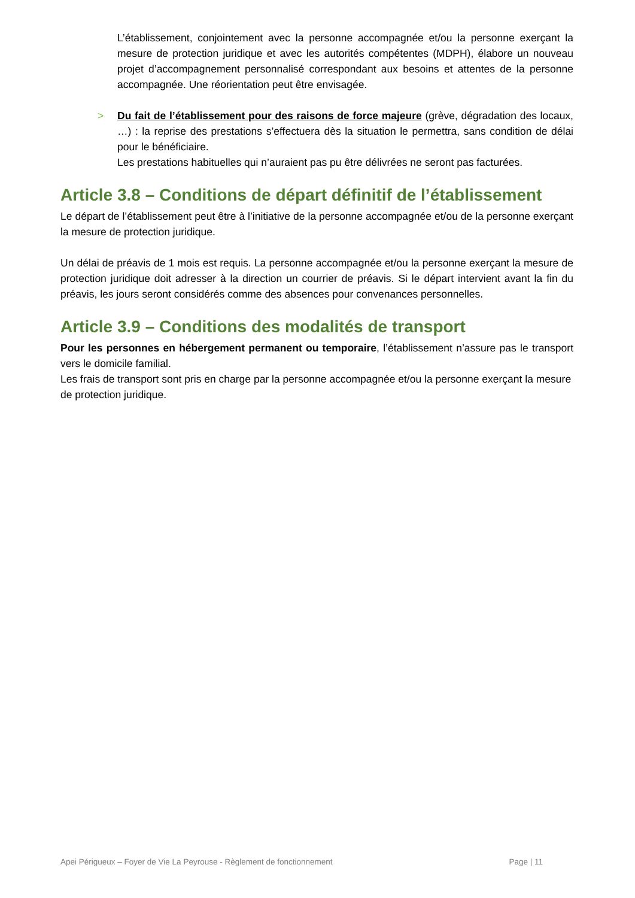L’établissement, conjointement avec la personne accompagnée et/ou la personne exerçant la mesure de protection juridique et avec les autorités compétentes (MDPH), élabore un nouveau projet d’accompagnement personnalisé correspondant aux besoins et attentes de la personne accompagnée. Une réorientation peut être envisagée.
> Du fait de l’établissement pour des raisons de force majeure (grève, dégradation des locaux, …) : la reprise des prestations s’effectuera dès la situation le permettra, sans condition de délai pour le bénéficiaire.
Les prestations habituelles qui n’auraient pas pu être délivrées ne seront pas facturées.
Article 3.8 – Conditions de départ définitif de l’établissement
Le départ de l’établissement peut être à l’initiative de la personne accompagnée et/ou de la personne exerçant la mesure de protection juridique.
Un délai de préavis de 1 mois est requis. La personne accompagnée et/ou la personne exerçant la mesure de protection juridique doit adresser à la direction un courrier de préavis. Si le départ intervient avant la fin du préavis, les jours seront considérés comme des absences pour convenances personnelles.
Article 3.9 – Conditions des modalités de transport
Pour les personnes en hébergement permanent ou temporaire, l’établissement n’assure pas le transport vers le domicile familial.
Les frais de transport sont pris en charge par la personne accompagnée et/ou la personne exerçant la mesure de protection juridique.
Apei Périgueux – Foyer de Vie La Peyrouse - Règlement de fonctionnement Page | 11